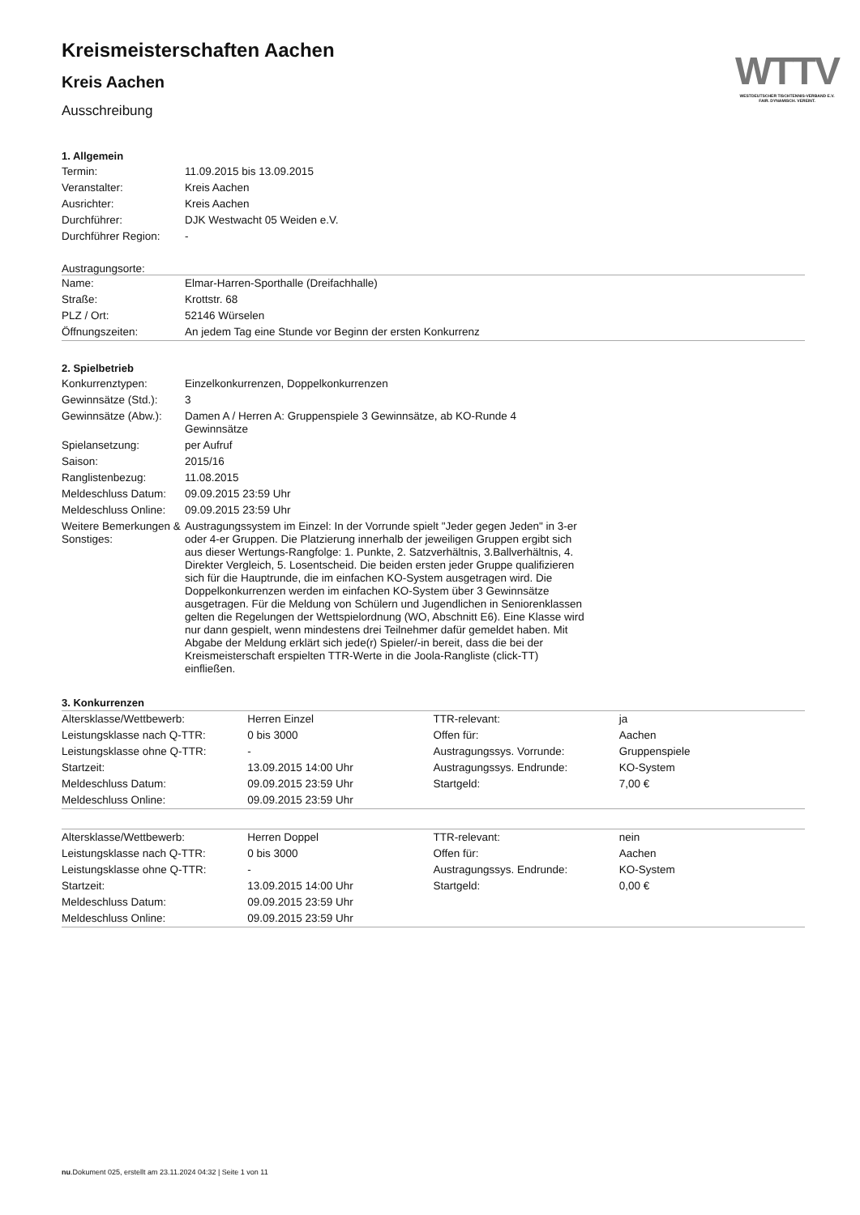WTTV
WESTDEUTSCHER TISCHTENNIS-VERBAND E.V.
FAIR. DYNAMISCH. VEREINT.
Kreismeisterschaften Aachen
Kreis Aachen
Ausschreibung
1. Allgemein
| Termin: | 11.09.2015 bis 13.09.2015 |
| Veranstalter: | Kreis Aachen |
| Ausrichter: | Kreis Aachen |
| Durchführer: | DJK Westwacht 05 Weiden e.V. |
| Durchführer Region: | - |
Austragungsorte:
| Name: | Elmar-Harren-Sporthalle (Dreifachhalle) |
| Straße: | Krottstr. 68 |
| PLZ / Ort: | 52146 Würselen |
| Öffnungszeiten: | An jedem Tag eine Stunde vor Beginn der ersten Konkurrenz |
2. Spielbetrieb
| Konkurrenztypen: | Einzelkonkurrenzen, Doppelkonkurrenzen |
| Gewinnsätze (Std.): | 3 |
| Gewinnsätze (Abw.): | Damen A / Herren A: Gruppenspiele 3 Gewinnsätze, ab KO-Runde 4 Gewinnsätze |
| Spielansetzung: | per Aufruf |
| Saison: | 2015/16 |
| Ranglistenbezug: | 11.08.2015 |
| Meldeschluss Datum: | 09.09.2015 23:59 Uhr |
| Meldeschluss Online: | 09.09.2015 23:59 Uhr |
| Weitere Bemerkungen & Sonstiges: | Austragungssystem im Einzel: In der Vorrunde spielt "Jeder gegen Jeden" in 3-er oder 4-er Gruppen. Die Platzierung innerhalb der jeweiligen Gruppen ergibt sich aus dieser Wertungs-Rangfolge: 1. Punkte, 2. Satzverhältnis, 3.Ballverhältnis, 4. Direkter Vergleich, 5. Losentscheid. Die beiden ersten jeder Gruppe qualifizieren sich für die Hauptrunde, die im einfachen KO-System ausgetragen wird. Die Doppelkonkurrenzen werden im einfachen KO-System über 3 Gewinnsätze ausgetragen. Für die Meldung von Schülern und Jugendlichen in Seniorenklassen gelten die Regelungen der Wettspielordnung (WO, Abschnitt E6). Eine Klasse wird nur dann gespielt, wenn mindestens drei Teilnehmer dafür gemeldet haben. Mit Abgabe der Meldung erklärt sich jede(r) Spieler/-in bereit, dass die bei der Kreismeisterschaft erspielten TTR-Werte in die Joola-Rangliste (click-TT) einfließen. |
3. Konkurrenzen
| Altersklasse/Wettbewerb: | Herren Einzel | TTR-relevant: | ja |
| Leistungsklasse nach Q-TTR: | 0 bis 3000 | Offen für: | Aachen |
| Leistungsklasse ohne Q-TTR: | - | Austragungssys. Vorrunde: | Gruppenspiele |
| Startzeit: | 13.09.2015 14:00 Uhr | Austragungssys. Endrunde: | KO-System |
| Meldeschluss Datum: | 09.09.2015 23:59 Uhr | Startgeld: | 7,00 € |
| Meldeschluss Online: | 09.09.2015 23:59 Uhr | | |
| Altersklasse/Wettbewerb: | Herren Doppel | TTR-relevant: | nein |
| Leistungsklasse nach Q-TTR: | 0 bis 3000 | Offen für: | Aachen |
| Leistungsklasse ohne Q-TTR: | - | Austragungssys. Endrunde: | KO-System |
| Startzeit: | 13.09.2015 14:00 Uhr | Startgeld: | 0,00 € |
| Meldeschluss Datum: | 09.09.2015 23:59 Uhr | | |
| Meldeschluss Online: | 09.09.2015 23:59 Uhr | | |
nu.Dokument 025, erstellt am 23.11.2024 04:32 | Seite 1 von 11